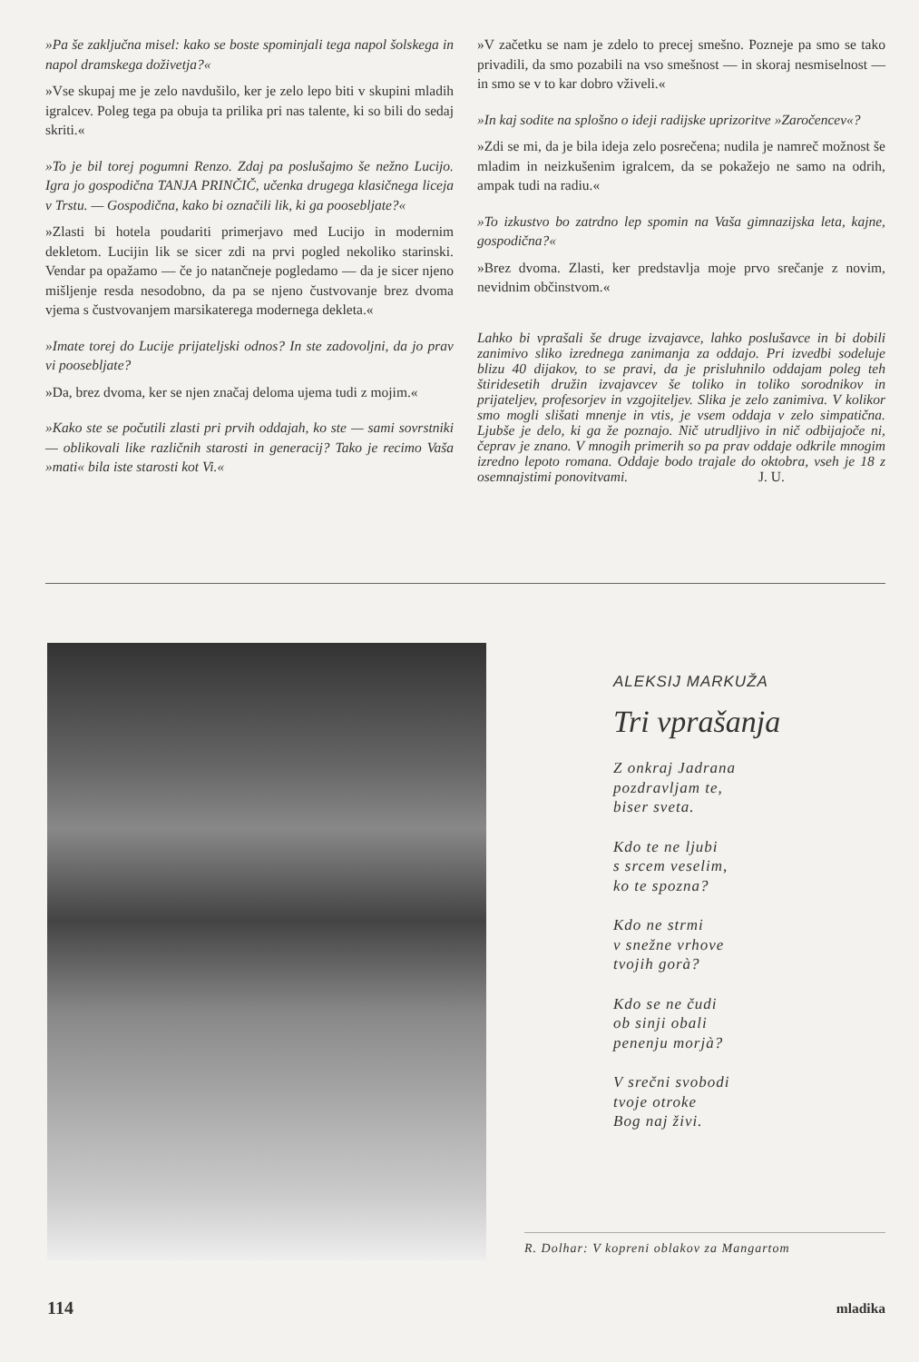»Pa še zaključna misel: kako se boste spominjali tega napol šolskega in napol dramskega doživetja?«
»Vse skupaj me je zelo navdušilo, ker je zelo lepo biti v skupini mladih igralcev. Poleg tega pa obuja ta prilika pri nas talente, ki so bili do sedaj skriti.«
»To je bil torej pogumni Renzo. Zdaj pa poslušajmo še nežno Lucijo. Igra jo gospodična TANJA PRINČIČ, učenka drugega klasičnega liceja v Trstu. — Gospodična, kako bi označili lik, ki ga poosebljate?«
»Zlasti bi hotela poudariti primerjavo med Lucijo in modernim dekletom. Lucijin lik se sicer zdi na prvi pogled nekoliko starinski. Vendar pa opažamo — če jo natančneje pogledamo — da je sicer njeno mišljenje resda nesodobno, da pa se njeno čustvovanje brez dvoma vjema s čustvovanjem marsikaterega modernega dekleta.«
»Imate torej do Lucije prijateljski odnos? In ste zadovoljni, da jo prav vi poosebljate?
»Da, brez dvoma, ker se njen značaj deloma ujema tudi z mojim.«
»Kako ste se počutili zlasti pri prvih oddajah, ko ste — sami sovrstniki — oblikovali like različnih starosti in generacij? Tako je recimo Vaša »mati« bila iste starosti kot Vi.«
»V začetku se nam je zdelo to precej smešno. Pozneje pa smo se tako privadili, da smo pozabili na vso smešnost — in skoraj nesmiselnost — in smo se v to kar dobro vživeli.«
»In kaj sodite na splošno o ideji radijske uprizoritve »Zaročencev«?
»Zdi se mi, da je bila ideja zelo posrečena; nudila je namreč možnost še mladim in neizkušenim igralcem, da se pokažejo ne samo na odrih, ampak tudi na radiu.«
»To izkustvo bo zatrdno lep spomin na Vaša gimnazijska leta, kajne, gospodična?«
»Brez dvoma. Zlasti, ker predstavlja moje prvo srečanje z novim, nevidnim občinstvom.«
Lahko bi vprašali še druge izvajavce, lahko poslušavce in bi dobili zanimivo sliko izrednega zanimanja za oddajo. Pri izvedbi sodeluje blizu 40 dijakov, to se pravi, da je prisluhnilo oddajam poleg teh štiridesetih družin izvajavcev še toliko in toliko sorodnikov in prijateljev, profesorjev in vzgojiteljev. Slika je zelo zanimiva. V kolikor smo mogli slišati mnenje in vtis, je vsem oddaja v zelo simpatična. Ljubše je delo, ki ga že poznajo. Nič utrudljivo in nič odbijajoče ni, čeprav je znano. V mnogih primerih so pa prav oddaje odkrile mnogim izredno lepoto romana. Oddaje bodo trajale do oktobra, vseh je 18 z osemnajstimi ponovitvami. J. U.
ALEKSIJ MARKUŽA
Tri vprašanja
Z onkraj Jadrana
pozdravljam te,
biser sveta.
Kdo te ne ljubi
s srcem veselim,
ko te spozna?
Kdo ne strmi
v snežne vrhove
tvojih gorà?
Kdo se ne čudi
ob sinji obali
penenju morjà?
V srečni svobodi
tvoje otroke
Bog naj živi.
R. Dolhar: V kopreni oblakov za Mangartom
114 mladika